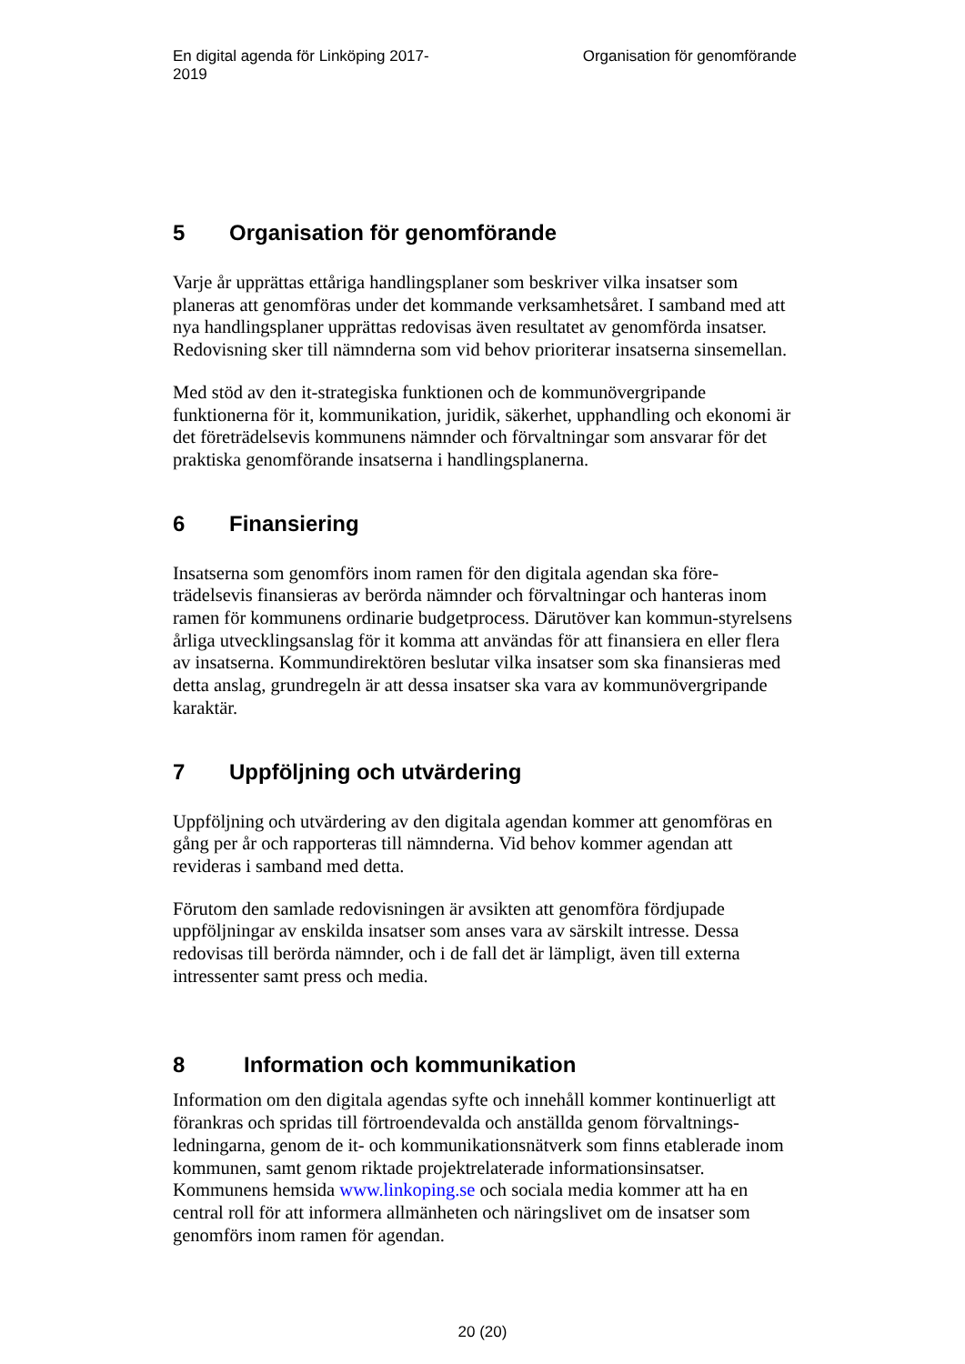En digital agenda för Linköping 2017-2019
Organisation för genomförande
5 Organisation för genomförande
Varje år upprättas ettåriga handlingsplaner som beskriver vilka insatser som planeras att genomföras under det kommande verksamhetsåret. I samband med att nya handlingsplaner upprättas redovisas även resultatet av genomförda insatser. Redovisning sker till nämnderna som vid behov prioriterar insatserna sinsemellan.
Med stöd av den it-strategiska funktionen och de kommunövergripande funktionerna för it, kommunikation, juridik, säkerhet, upphandling och ekonomi är det företrädelsevis kommunens nämnder och förvaltningar som ansvarar för det praktiska genomförande insatserna i handlingsplanerna.
6 Finansiering
Insatserna som genomförs inom ramen för den digitala agendan ska före-trädelsevis finansieras av berörda nämnder och förvaltningar och hanteras inom ramen för kommunens ordinarie budgetprocess. Därutöver kan kommun-styrelsens årliga utvecklingsanslag för it komma att användas för att finansiera en eller flera av insatserna. Kommundirektören beslutar vilka insatser som ska finansieras med detta anslag, grundregeln är att dessa insatser ska vara av kommunövergripande karaktär.
7 Uppföljning och utvärdering
Uppföljning och utvärdering av den digitala agendan kommer att genomföras en gång per år och rapporteras till nämnderna. Vid behov kommer agendan att revideras i samband med detta.
Förutom den samlade redovisningen är avsikten att genomföra fördjupade uppföljningar av enskilda insatser som anses vara av särskilt intresse. Dessa redovisas till berörda nämnder, och i de fall det är lämpligt, även till externa intressenter samt press och media.
8 Information och kommunikation
Information om den digitala agendas syfte och innehåll kommer kontinuerligt att förankras och spridas till förtroendevalda och anställda genom förvaltnings-ledningarna, genom de it- och kommunikationsnätverk som finns etablerade inom kommunen, samt genom riktade projektrelaterade informationsinsatser. Kommunens hemsida www.linkoping.se och sociala media kommer att ha en central roll för att informera allmänheten och näringslivet om de insatser som genomförs inom ramen för agendan.
20 (20)